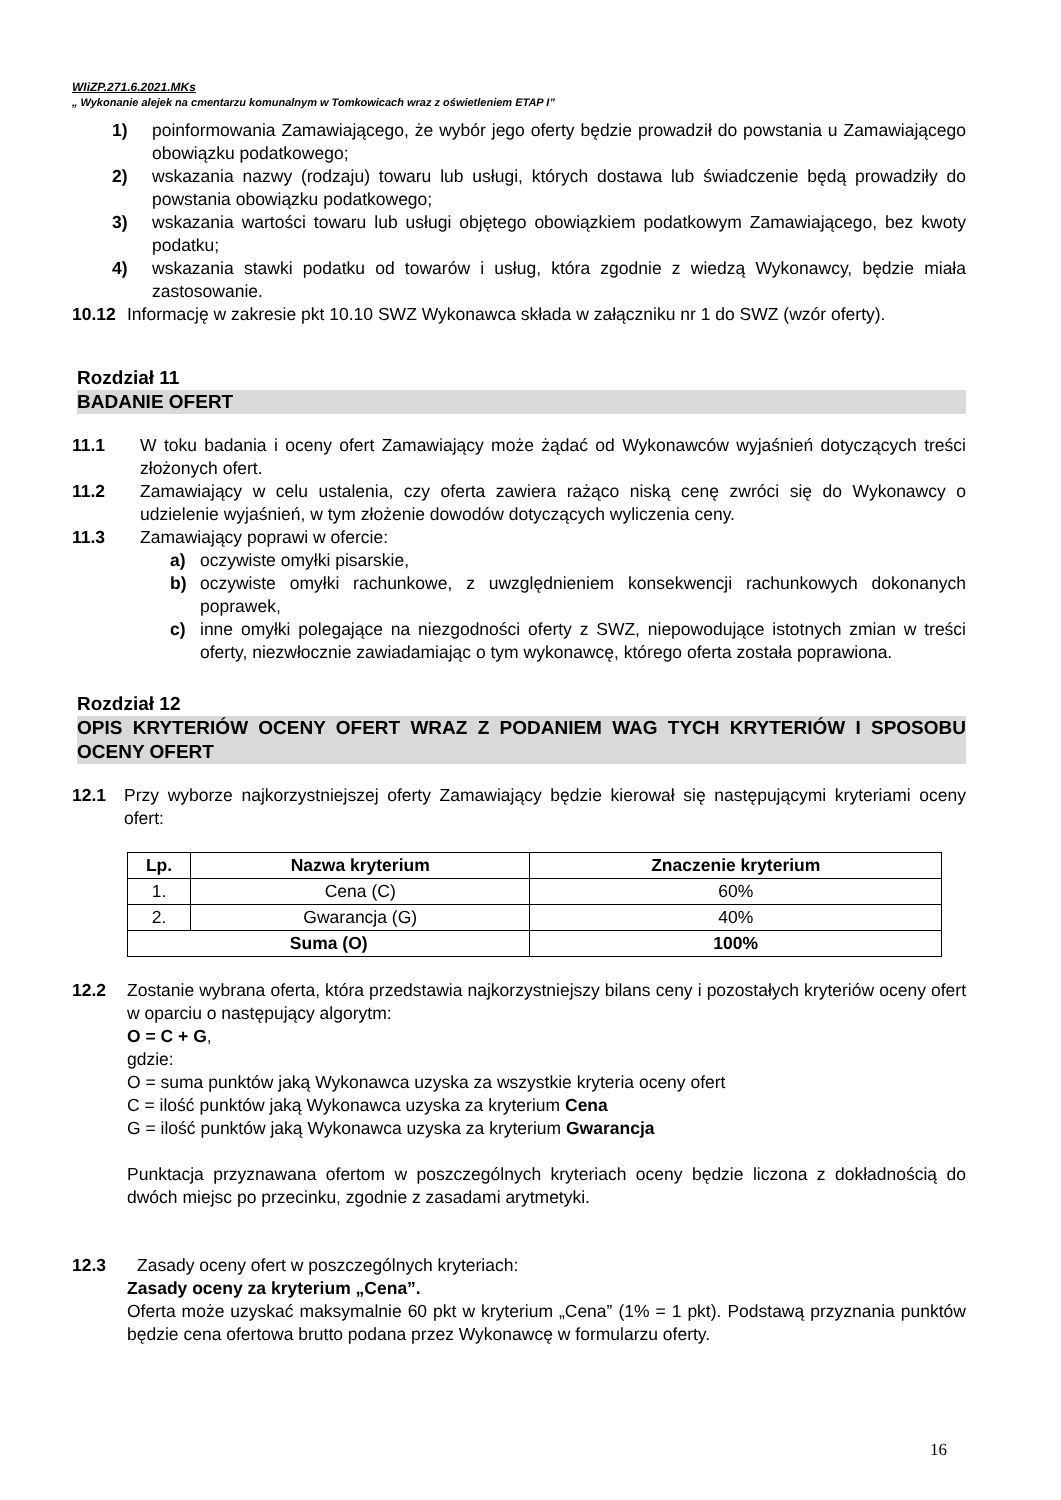WIiZP.271.6.2021.MKs
„ Wykonanie alejek na cmentarzu komunalnym w Tomkowicach wraz z oświetleniem ETAP I”
1) poinformowania Zamawiającego, że wybór jego oferty będzie prowadził do powstania u Zamawiającego obowiązku podatkowego;
2) wskazania nazwy (rodzaju) towaru lub usługi, których dostawa lub świadczenie będą prowadziły do powstania obowiązku podatkowego;
3) wskazania wartości towaru lub usługi objętego obowiązkiem podatkowym Zamawiającego, bez kwoty podatku;
4) wskazania stawki podatku od towarów i usług, która zgodnie z wiedzą Wykonawcy, będzie miała zastosowanie.
10.12 Informację w zakresie pkt 10.10 SWZ Wykonawca składa w załączniku nr 1 do SWZ (wzór oferty).
Rozdział 11
BADANIE OFERT
11.1 W toku badania i oceny ofert Zamawiający może żądać od Wykonawców wyjaśnień dotyczących treści złożonych ofert.
11.2 Zamawiający w celu ustalenia, czy oferta zawiera rażąco niską cenę zwróci się do Wykonawcy o udzielenie wyjaśnień, w tym złożenie dowodów dotyczących wyliczenia ceny.
11.3 Zamawiający poprawi w ofercie:
a) oczywiste omyłki pisarskie,
b) oczywiste omyłki rachunkowe, z uwzględnieniem konsekwencji rachunkowych dokonanych poprawek,
c) inne omyłki polegające na niezgodności oferty z SWZ, niepowodujące istotnych zmian w treści oferty, niezwłocznie zawiadamiając o tym wykonawcę, którego oferta została poprawiona.
Rozdział 12
OPIS KRYTERIÓW OCENY OFERT WRAZ Z PODANIEM WAG TYCH KRYTERIÓW I SPOSOBU OCENY OFERT
12.1 Przy wyborze najkorzystniejszej oferty Zamawiający będzie kierował się następującymi kryteriami oceny ofert:
| Lp. | Nazwa kryterium | Znaczenie kryterium |
| --- | --- | --- |
| 1. | Cena (C) | 60% |
| 2. | Gwarancja (G) | 40% |
| Suma (O) | | 100% |
12.2 Zostanie wybrana oferta, która przedstawia najkorzystniejszy bilans ceny i pozostałych kryteriów oceny ofert w oparciu o następujący algorytm:
O = C + G,
gdzie:
O = suma punktów jaką Wykonawca uzyska za wszystkie kryteria oceny ofert
C = ilość punktów jaką Wykonawca uzyska za kryterium Cena
G = ilość punktów jaką Wykonawca uzyska za kryterium Gwarancja
Punktacja przyznawana ofertom w poszczególnych kryteriach oceny będzie liczona z dokładnością do dwóch miejsc po przecinku, zgodnie z zasadami arytmetyki.
12.3 Zasady oceny ofert w poszczególnych kryteriach:
Zasady oceny za kryterium „Cena”.
Oferta może uzyskać maksymalnie 60 pkt w kryterium „Cena” (1% = 1 pkt). Podstawą przyznania punktów będzie cena ofertowa brutto podana przez Wykonawcę w formularzu oferty.
16